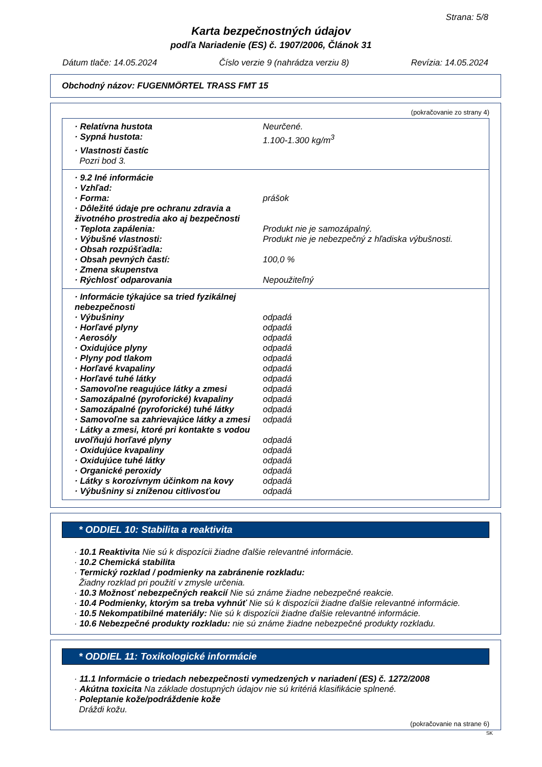Strana: 5/8
Karta bezpečnostných údajov
podľa Nariadenie (ES) č. 1907/2006, Článok 31
Dátum tlače: 14.05.2024 Číslo verzie 9 (nahrádza verziu 8) Revízia: 14.05.2024
Obchodný názov: FUGENMÖRTEL TRASS FMT 15
(pokračovanie zo strany 4)
| · Relatívna hustota | Neurčené. |
| · Sypná hustota: | 1.100-1.300 kg/m<sup>3</sup> |
| · Vlastnosti častíc | |
| Pozri bod 3. | |
| · 9.2 Iné informácie | |
| · Vzhľad: | |
| · Forma: | prášok |
| · Dôležité údaje pre ochranu zdravia a životného prostredia ako aj bezpečnosti | |
| · Teplota zapálenia: | Produkt nie je samozápalný. |
| · Výbušné vlastnosti: | Produkt nie je nebezpečný z hľadiska výbušnosti. |
| · Obsah rozpúšťadla: | |
| · Obsah pevných častí: | 100,0 % |
| · Zmena skupenstva | |
| · Rýchlosť odparovania | Nepoužiteľný |
| · Informácie týkajúce sa tried fyzikálnej nebezpečnosti | |
| · Výbušniny | odpadá |
| · Horľavé plyny | odpadá |
| · Aerosóly | odpadá |
| · Oxidujúce plyny | odpadá |
| · Plyny pod tlakom | odpadá |
| · Horľavé kvapaliny | odpadá |
| · Horľavé tuhé látky | odpadá |
| · Samovoľne reagujúce látky a zmesi | odpadá |
| · Samozápalné (pyroforické) kvapaliny | odpadá |
| · Samozápalné (pyroforické) tuhé látky | odpadá |
| · Samovoľne sa zahrievajúce látky a zmesi | odpadá |
| · Látky a zmesi, ktoré pri kontakte s vodou uvoľňujú horľavé plyny | odpadá |
| · Oxidujúce kvapaliny | odpadá |
| · Oxidujúce tuhé látky | odpadá |
| · Organické peroxidy | odpadá |
| · Látky s korozívnym účinkom na kovy | odpadá |
| · Výbušniny si zníženou citlivosťou | odpadá |
* ODDIEL 10: Stabilita a reaktivita
· 10.1 Reaktivita Nie sú k dispozícii žiadne ďalšie relevantné informácie.
· 10.2 Chemická stabilita
· Termický rozklad / podmienky na zabránenie rozkladu:
Žiadny rozklad pri použití v zmysle určenia.
· 10.3 Možnosť nebezpečných reakcií Nie sú známe žiadne nebezpečné reakcie.
· 10.4 Podmienky, ktorým sa treba vyhnúť Nie sú k dispozícii žiadne ďalšie relevantné informácie.
· 10.5 Nekompatibilné materiály: Nie sú k dispozícii žiadne ďalšie relevantné informácie.
· 10.6 Nebezpečné produkty rozkladu: nie sú známe žiadne nebezpečné produkty rozkladu.
* ODDIEL 11: Toxikologické informácie
· 11.1 Informácie o triedach nebezpečnosti vymedzených v nariadení (ES) č. 1272/2008
· Akútna toxicita Na základe dostupných údajov nie sú kritériá klasifikácie splnené.
· Poleptanie kože/podráždenie kože
Dráždi kožu.
(pokračovanie na strane 6)
SK